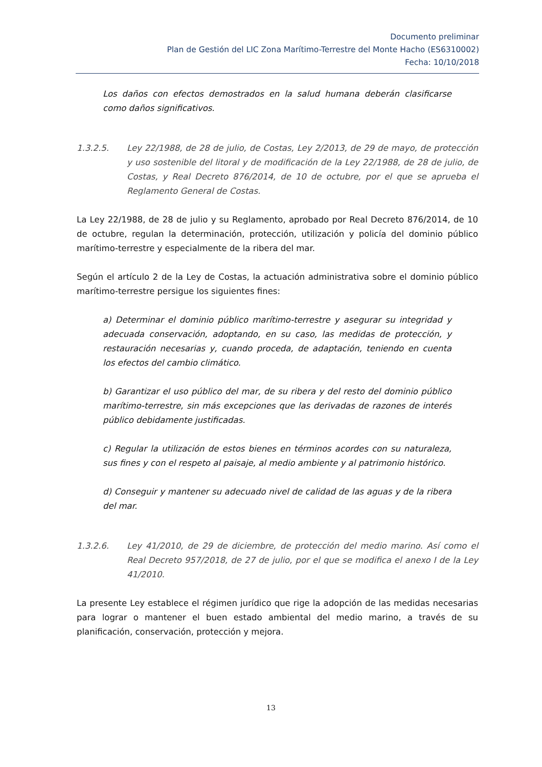Documento preliminar
Plan de Gestión del LIC Zona Marítimo-Terrestre del Monte Hacho (ES6310002)
Fecha: 10/10/2018
Los daños con efectos demostrados en la salud humana deberán clasificarse como daños significativos.
1.3.2.5. Ley 22/1988, de 28 de julio, de Costas, Ley 2/2013, de 29 de mayo, de protección y uso sostenible del litoral y de modificación de la Ley 22/1988, de 28 de julio, de Costas, y Real Decreto 876/2014, de 10 de octubre, por el que se aprueba el Reglamento General de Costas.
La Ley 22/1988, de 28 de julio y su Reglamento, aprobado por Real Decreto 876/2014, de 10 de octubre, regulan la determinación, protección, utilización y policía del dominio público marítimo-terrestre y especialmente de la ribera del mar.
Según el artículo 2 de la Ley de Costas, la actuación administrativa sobre el dominio público marítimo-terrestre persigue los siguientes fines:
a) Determinar el dominio público marítimo-terrestre y asegurar su integridad y adecuada conservación, adoptando, en su caso, las medidas de protección, y restauración necesarias y, cuando proceda, de adaptación, teniendo en cuenta los efectos del cambio climático.
b) Garantizar el uso público del mar, de su ribera y del resto del dominio público marítimo-terrestre, sin más excepciones que las derivadas de razones de interés público debidamente justificadas.
c) Regular la utilización de estos bienes en términos acordes con su naturaleza, sus fines y con el respeto al paisaje, al medio ambiente y al patrimonio histórico.
d) Conseguir y mantener su adecuado nivel de calidad de las aguas y de la ribera del mar.
1.3.2.6. Ley 41/2010, de 29 de diciembre, de protección del medio marino. Así como el Real Decreto 957/2018, de 27 de julio, por el que se modifica el anexo I de la Ley 41/2010.
La presente Ley establece el régimen jurídico que rige la adopción de las medidas necesarias para lograr o mantener el buen estado ambiental del medio marino, a través de su planificación, conservación, protección y mejora.
13